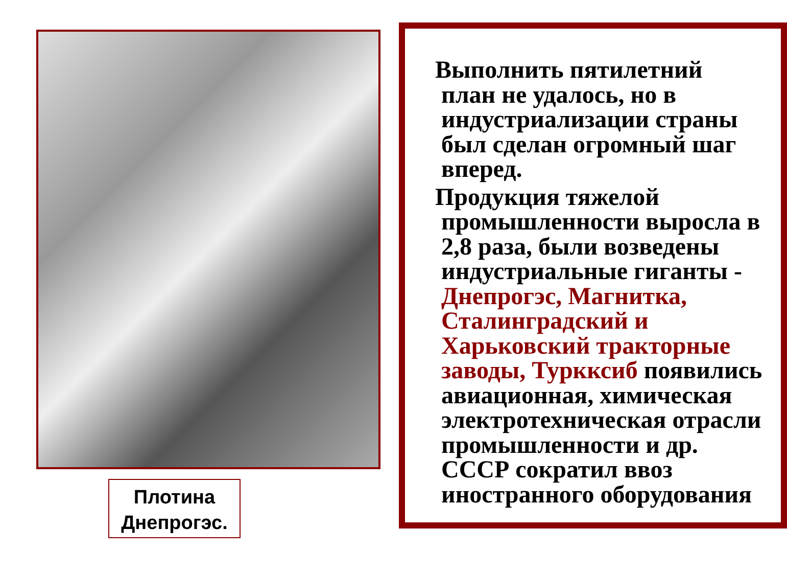Плотина
Днепрогэс.
Выполнить пятилетний
план не удалось, но в
индустриализации страны
был сделан огромный шаг
вперед.
Продукция тяжелой
промышленности выросла в
2,8 раза, были возведены
индустриальные гиганты -
Днепрогэс, Магнитка,
Сталинградский и
Харьковский тракторные
заводы, Туркксиб появились
авиационная, химическая
электротехническая отрасли
промышленности и др.
СССР сократил ввоз
иностранного оборудования